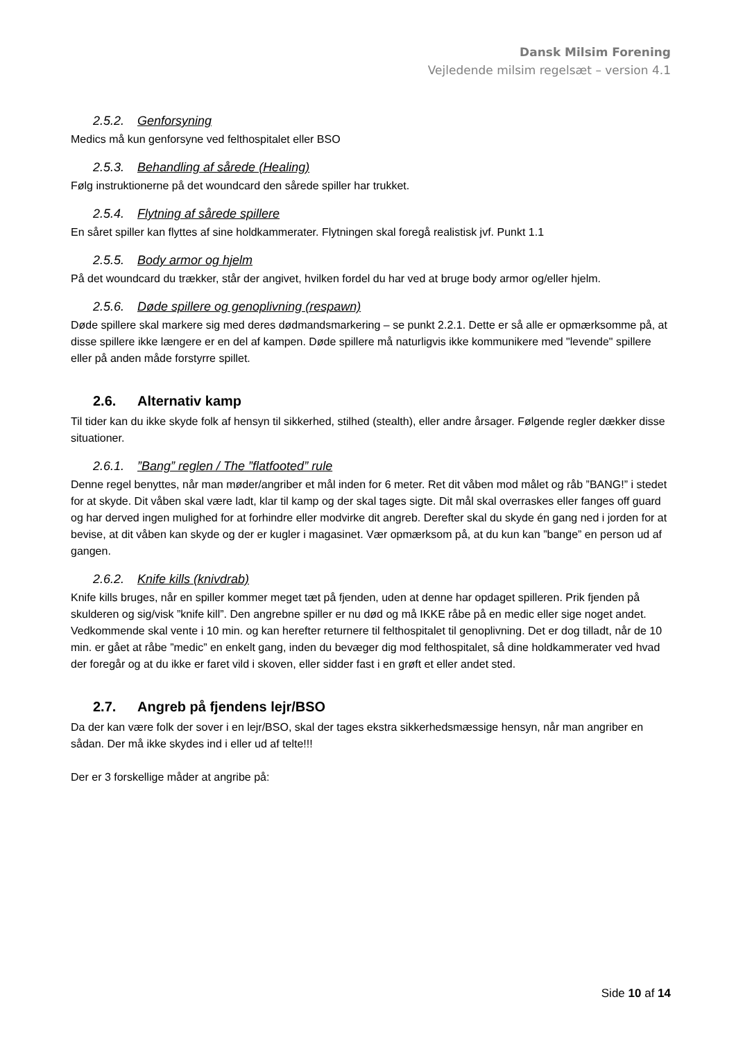Dansk Milsim Forening
Vejledende milsim regelsæt – version 4.1
2.5.2. Genforsyning
Medics må kun genforsyne ved felthospitalet eller BSO
2.5.3. Behandling af sårede (Healing)
Følg instruktionerne på det woundcard den sårede spiller har trukket.
2.5.4. Flytning af sårede spillere
En såret spiller kan flyttes af sine holdkammerater. Flytningen skal foregå realistisk jvf. Punkt 1.1
2.5.5. Body armor og hjelm
På det woundcard du trækker, står der angivet, hvilken fordel du har ved at bruge body armor og/eller hjelm.
2.5.6. Døde spillere og genoplivning (respawn)
Døde spillere skal markere sig med deres dødmandsmarkering – se punkt 2.2.1. Dette er så alle er opmærksomme på, at disse spillere ikke længere er en del af kampen. Døde spillere må naturligvis ikke kommunikere med "levende" spillere eller på anden måde forstyrre spillet.
2.6. Alternativ kamp
Til tider kan du ikke skyde folk af hensyn til sikkerhed, stilhed (stealth), eller andre årsager. Følgende regler dækker disse situationer.
2.6.1.”Bang” reglen / The ”flatfooted” rule
Denne regel benyttes, når man møder/angriber et mål inden for 6 meter. Ret dit våben mod målet og råb ”BANG!” i stedet for at skyde. Dit våben skal være ladt, klar til kamp og der skal tages sigte. Dit mål skal overraskes eller fanges off guard og har derved ingen mulighed for at forhindre eller modvirke dit angreb. Derefter skal du skyde én gang ned i jorden for at bevise, at dit våben kan skyde og der er kugler i magasinet. Vær opmærksom på, at du kun kan ”bange” en person ud af gangen.
2.6.2. Knife kills (knivdrab)
Knife kills bruges, når en spiller kommer meget tæt på fjenden, uden at denne har opdaget spilleren. Prik fjenden på skulderen og sig/visk ”knife kill”. Den angrebne spiller er nu død og må IKKE råbe på en medic eller sige noget andet. Vedkommende skal vente i 10 min. og kan herefter returnere til felthospitalet til genoplivning. Det er dog tilladt, når de 10 min. er gået at råbe ”medic” en enkelt gang, inden du bevæger dig mod felthospitalet, så dine holdkammerater ved hvad der foregår og at du ikke er faret vild i skoven, eller sidder fast i en grøft et eller andet sted.
2.7. Angreb på fjendens lejr/BSO
Da der kan være folk der sover i en lejr/BSO, skal der tages ekstra sikkerhedsmæssige hensyn, når man angriber en sådan. Der må ikke skydes ind i eller ud af telte!!!
Der er 3 forskellige måder at angribe på:
Side 10 af 14